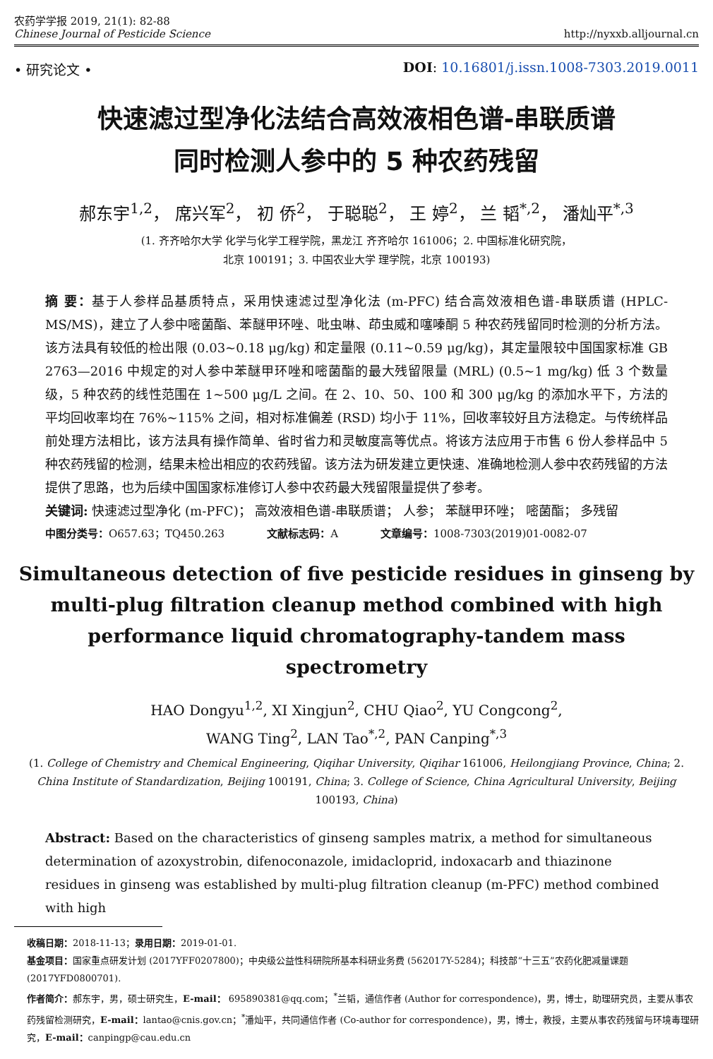农药学学报 2019, 21(1): 82-88
Chinese Journal of Pesticide Science
http://nyxxb.alljournal.cn
• 研究论文 • DOI: 10.16801/j.issn.1008-7303.2019.0011
快速滤过型净化法结合高效液相色谱-串联质谱
同时检测人参中的 5 种农药残留
郝东宇<sup>1,2</sup>， 席兴军<sup>2</sup>， 初 侨<sup>2</sup>， 于聪聪<sup>2</sup>， 王 婷<sup>2</sup>， 兰 韬<sup>*,2</sup>， 潘灿平<sup>*,3</sup>
(1. 齐齐哈尔大学 化学与化学工程学院，黑龙江 齐齐哈尔 161006；2. 中国标准化研究院，
北京 100191；3. 中国农业大学 理学院，北京 100193)
摘 要：基于人参样品基质特点，采用快速滤过型净化法 (m-PFC) 结合高效液相色谱-串联质谱 (HPLC-MS/MS)，建立了人参中嘧菌酯、苯醚甲环唑、吡虫啉、茚虫威和噻嗪酮 5 种农药残留同时检测的分析方法。该方法具有较低的检出限 (0.03~0.18 μg/kg) 和定量限 (0.11~0.59 μg/kg)，其定量限较中国国家标准 GB 2763—2016 中规定的对人参中苯醚甲环唑和嘧菌酯的最大残留限量 (MRL) (0.5~1 mg/kg) 低 3 个数量级，5 种农药的线性范围在 1~500 μg/L 之间。在 2、10、50、100 和 300 μg/kg 的添加水平下，方法的平均回收率均在 76%~115% 之间，相对标准偏差 (RSD) 均小于 11%，回收率较好且方法稳定。与传统样品前处理方法相比，该方法具有操作简单、省时省力和灵敏度高等优点。将该方法应用于市售 6 份人参样品中 5 种农药残留的检测，结果未检出相应的农药残留。该方法为研发建立更快速、准确地检测人参中农药残留的方法提供了思路，也为后续中国国家标准修订人参中农药最大残留限量提供了参考。
关键词: 快速滤过型净化 (m-PFC)； 高效液相色谱-串联质谱； 人参； 苯醚甲环唑； 嘧菌酯； 多残留
中图分类号：O657.63；TQ450.263 文献标志码：A 文章编号：1008-7303(2019)01-0082-07
Simultaneous detection of five pesticide residues in ginseng by multi-plug filtration cleanup method combined with high performance liquid chromatography-tandem mass spectrometry
HAO Dongyu<sup>1,2</sup>, XI Xingjun<sup>2</sup>, CHU Qiao<sup>2</sup>, YU Congcong<sup>2</sup>,
WANG Ting<sup>2</sup>, LAN Tao<sup>*,2</sup>, PAN Canping<sup>*,3</sup>
(1. College of Chemistry and Chemical Engineering, Qiqihar University, Qiqihar 161006, Heilongjiang Province, China; 2. China Institute of Standardization, Beijing 100191, China; 3. College of Science, China Agricultural University, Beijing 100193, China)
Abstract: Based on the characteristics of ginseng samples matrix, a method for simultaneous determination of azoxystrobin, difenoconazole, imidacloprid, indoxacarb and thiazinone residues in ginseng was established by multi-plug filtration cleanup (m-PFC) method combined with high
收稿日期：2018-11-13；录用日期：2019-01-01.
基金项目：国家重点研发计划 (2017YFF0207800)；中央级公益性科研院所基本科研业务费 (562017Y-5284)；科技部“十三五”农药化肥减量课题 (2017YFD0800701).
作者简介：郝东宇，男，硕士研究生，E-mail： 695890381@qq.com；<sup>*</sup>兰韬，通信作者 (Author for correspondence)，男，博士，助理研究员，主要从事农药残留检测研究，E-mail：lantao@cnis.gov.cn；<sup>*</sup>潘灿平，共同通信作者 (Co-author for correspondence)，男，博士，教授，主要从事农药残留与环境毒理研究，E-mail：canpingp@cau.edu.cn